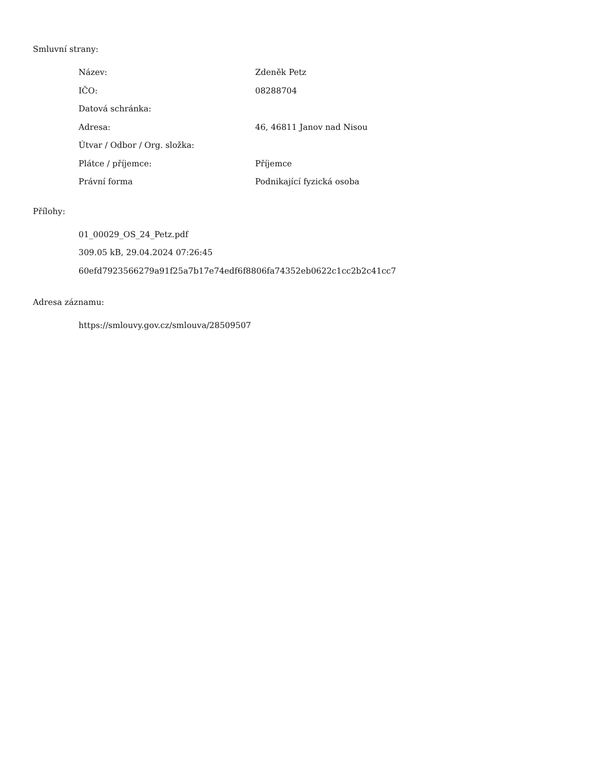Smluvní strany:
| Název: | Zdeněk Petz |
| IČO: | 08288704 |
| Datová schránka: | |
| Adresa: | 46, 46811 Janov nad Nisou |
| Útvar / Odbor / Org. složka: | |
| Plátce / příjemce: | Příjemce |
| Právní forma | Podnikající fyzická osoba |
Přílohy:
01_00029_OS_24_Petz.pdf
309.05 kB, 29.04.2024 07:26:45
60efd7923566279a91f25a7b17e74edf6f8806fa74352eb0622c1cc2b2c41cc7
Adresa záznamu:
https://smlouvy.gov.cz/smlouva/28509507